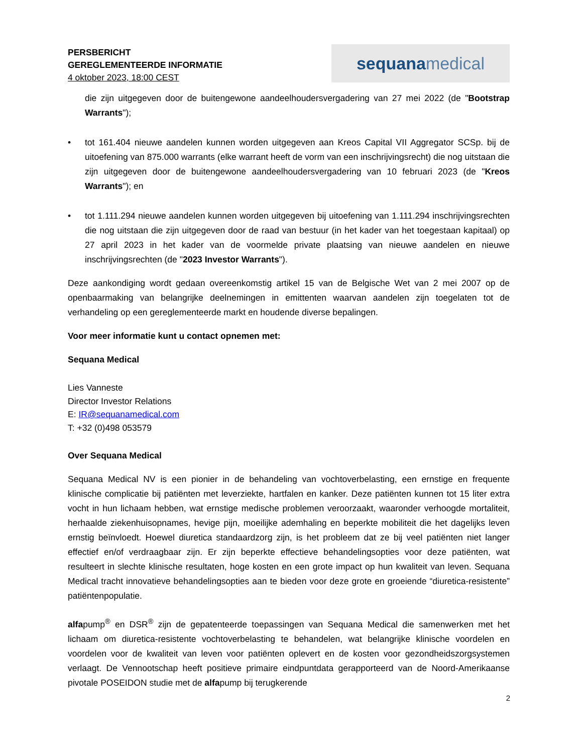PERSBERICHT
GEREGLEMENTEERDE INFORMATIE
4 oktober 2023, 18:00 CEST
sequana medical
die zijn uitgegeven door de buitengewone aandeelhoudersvergadering van 27 mei 2022 (de "Bootstrap Warrants");
• tot 161.404 nieuwe aandelen kunnen worden uitgegeven aan Kreos Capital VII Aggregator SCSp. bij de uitoefening van 875.000 warrants (elke warrant heeft de vorm van een inschrijvingsrecht) die nog uitstaan die zijn uitgegeven door de buitengewone aandeelhoudersvergadering van 10 februari 2023 (de "Kreos Warrants"); en
• tot 1.111.294 nieuwe aandelen kunnen worden uitgegeven bij uitoefening van 1.111.294 inschrijvingsrechten die nog uitstaan die zijn uitgegeven door de raad van bestuur (in het kader van het toegestaan kapitaal) op 27 april 2023 in het kader van de voormelde private plaatsing van nieuwe aandelen en nieuwe inschrijvingsrechten (de "2023 Investor Warrants").
Deze aankondiging wordt gedaan overeenkomstig artikel 15 van de Belgische Wet van 2 mei 2007 op de openbaarmaking van belangrijke deelnemingen in emittenten waarvan aandelen zijn toegelaten tot de verhandeling op een gereglementeerde markt en houdende diverse bepalingen.
Voor meer informatie kunt u contact opnemen met:
Sequana Medical
Lies Vanneste
Director Investor Relations
E: IR@sequanamedical.com
T: +32 (0)498 053579
Over Sequana Medical
Sequana Medical NV is een pionier in de behandeling van vochtoverbelasting, een ernstige en frequente klinische complicatie bij patiënten met leverziekte, hartfalen en kanker. Deze patiënten kunnen tot 15 liter extra vocht in hun lichaam hebben, wat ernstige medische problemen veroorzaakt, waaronder verhoogde mortaliteit, herhaalde ziekenhuisopnames, hevige pijn, moeilijke ademhaling en beperkte mobiliteit die het dagelijks leven ernstig beïnvloedt. Hoewel diuretica standaardzorg zijn, is het probleem dat ze bij veel patiënten niet langer effectief en/of verdraagbaar zijn. Er zijn beperkte effectieve behandelingsopties voor deze patiënten, wat resulteert in slechte klinische resultaten, hoge kosten en een grote impact op hun kwaliteit van leven. Sequana Medical tracht innovatieve behandelingsopties aan te bieden voor deze grote en groeiende “diuretica-resistente” patiëntenpopulatie.
alfapump<sup>®</sup> en DSR<sup>®</sup> zijn de gepatenteerde toepassingen van Sequana Medical die samenwerken met het lichaam om diuretica-resistente vochtoverbelasting te behandelen, wat belangrijke klinische voordelen en voordelen voor de kwaliteit van leven voor patiënten oplevert en de kosten voor gezondheidszorgsystemen verlaagt. De Vennootschap heeft positieve primaire eindpuntdata gerapporteerd van de Noord-Amerikaanse pivotale POSEIDON studie met de alfapump bij terugkerende
2